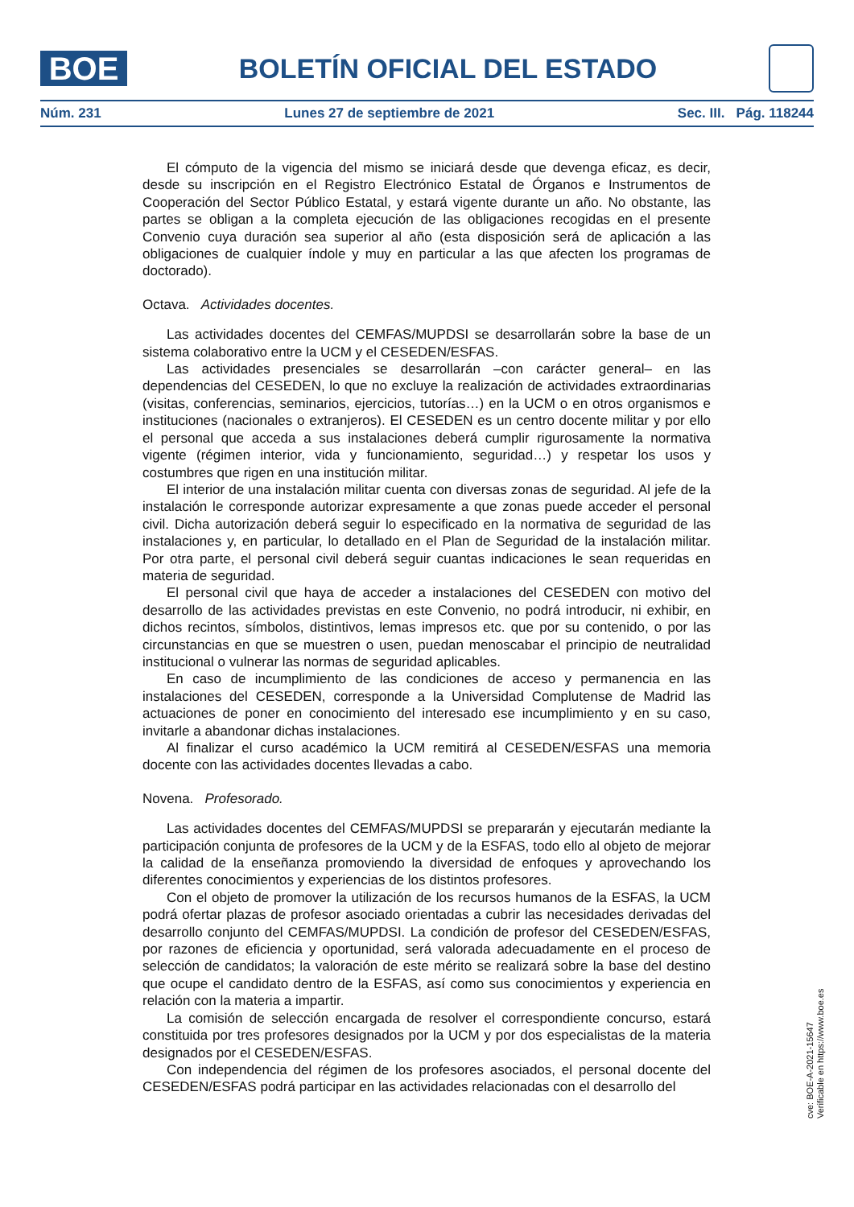BOE
BOLETÍN OFICIAL DEL ESTADO
Núm. 231 Lunes 27 de septiembre de 2021 Sec. III. Pág. 118244
El cómputo de la vigencia del mismo se iniciará desde que devenga eficaz, es decir, desde su inscripción en el Registro Electrónico Estatal de Órganos e Instrumentos de Cooperación del Sector Público Estatal, y estará vigente durante un año. No obstante, las partes se obligan a la completa ejecución de las obligaciones recogidas en el presente Convenio cuya duración sea superior al año (esta disposición será de aplicación a las obligaciones de cualquier índole y muy en particular a las que afecten los programas de doctorado).
Octava. Actividades docentes.
Las actividades docentes del CEMFAS/MUPDSI se desarrollarán sobre la base de un sistema colaborativo entre la UCM y el CESEDEN/ESFAS.
Las actividades presenciales se desarrollarán –con carácter general– en las dependencias del CESEDEN, lo que no excluye la realización de actividades extraordinarias (visitas, conferencias, seminarios, ejercicios, tutorías…) en la UCM o en otros organismos e instituciones (nacionales o extranjeros). El CESEDEN es un centro docente militar y por ello el personal que acceda a sus instalaciones deberá cumplir rigurosamente la normativa vigente (régimen interior, vida y funcionamiento, seguridad…) y respetar los usos y costumbres que rigen en una institución militar.
El interior de una instalación militar cuenta con diversas zonas de seguridad. Al jefe de la instalación le corresponde autorizar expresamente a que zonas puede acceder el personal civil. Dicha autorización deberá seguir lo especificado en la normativa de seguridad de las instalaciones y, en particular, lo detallado en el Plan de Seguridad de la instalación militar. Por otra parte, el personal civil deberá seguir cuantas indicaciones le sean requeridas en materia de seguridad.
El personal civil que haya de acceder a instalaciones del CESEDEN con motivo del desarrollo de las actividades previstas en este Convenio, no podrá introducir, ni exhibir, en dichos recintos, símbolos, distintivos, lemas impresos etc. que por su contenido, o por las circunstancias en que se muestren o usen, puedan menoscabar el principio de neutralidad institucional o vulnerar las normas de seguridad aplicables.
En caso de incumplimiento de las condiciones de acceso y permanencia en las instalaciones del CESEDEN, corresponde a la Universidad Complutense de Madrid las actuaciones de poner en conocimiento del interesado ese incumplimiento y en su caso, invitarle a abandonar dichas instalaciones.
Al finalizar el curso académico la UCM remitirá al CESEDEN/ESFAS una memoria docente con las actividades docentes llevadas a cabo.
Novena. Profesorado.
Las actividades docentes del CEMFAS/MUPDSI se prepararán y ejecutarán mediante la participación conjunta de profesores de la UCM y de la ESFAS, todo ello al objeto de mejorar la calidad de la enseñanza promoviendo la diversidad de enfoques y aprovechando los diferentes conocimientos y experiencias de los distintos profesores.
Con el objeto de promover la utilización de los recursos humanos de la ESFAS, la UCM podrá ofertar plazas de profesor asociado orientadas a cubrir las necesidades derivadas del desarrollo conjunto del CEMFAS/MUPDSI. La condición de profesor del CESEDEN/ESFAS, por razones de eficiencia y oportunidad, será valorada adecuadamente en el proceso de selección de candidatos; la valoración de este mérito se realizará sobre la base del destino que ocupe el candidato dentro de la ESFAS, así como sus conocimientos y experiencia en relación con la materia a impartir.
La comisión de selección encargada de resolver el correspondiente concurso, estará constituida por tres profesores designados por la UCM y por dos especialistas de la materia designados por el CESEDEN/ESFAS.
Con independencia del régimen de los profesores asociados, el personal docente del CESEDEN/ESFAS podrá participar en las actividades relacionadas con el desarrollo del
cve: BOE-A-2021-15647
Verificable en https://www.boe.es